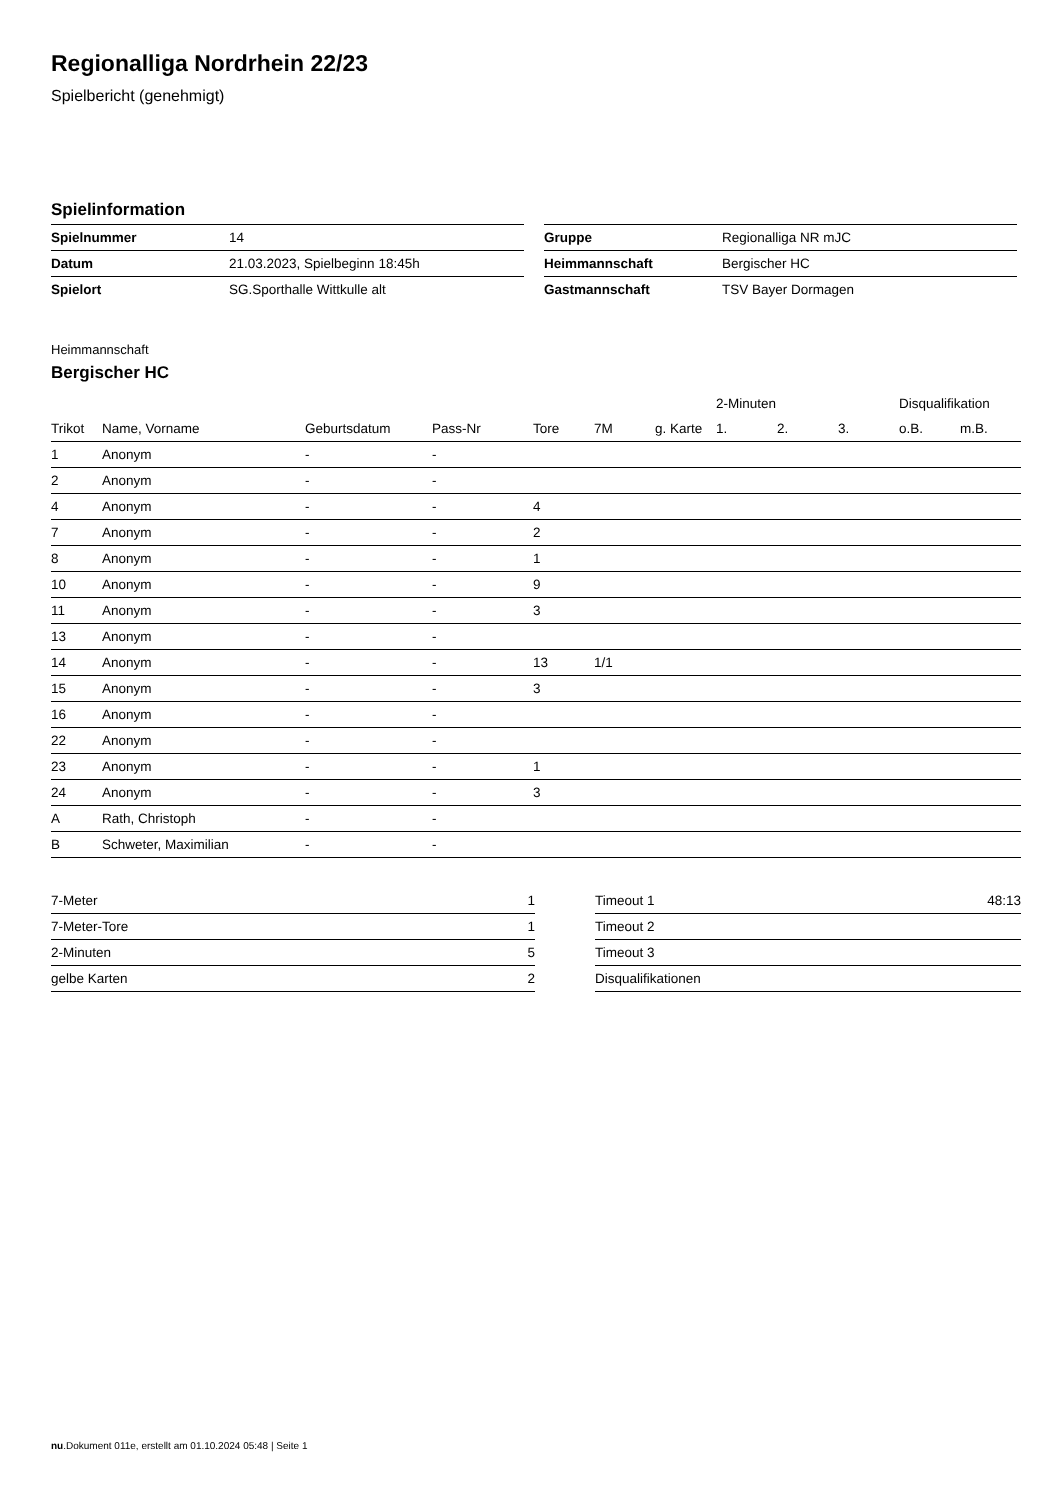Regionalliga Nordrhein 22/23
Spielbericht (genehmigt)
Spielinformation
| Spielnummer | 14 |
| Datum | 21.03.2023, Spielbeginn 18:45h |
| Spielort | SG.Sporthalle Wittkulle alt |
| Gruppe | Regionalliga NR mJC |
| Heimmannschaft | Bergischer HC |
| Gastmannschaft | TSV Bayer Dormagen |
Heimmannschaft
Bergischer HC
| | | | | | | | 2-Minuten | | | Disqualifikation | |
| --- | --- | --- | --- | --- | --- | --- | --- | --- | --- | --- | --- |
| Trikot | Name, Vorname | Geburtsdatum | Pass-Nr | Tore | 7M | g. Karte | 1. | 2. | 3. | o.B. | m.B. |
| 1 | Anonym | - | - | | | | | | | | |
| 2 | Anonym | - | - | | | | | | | | |
| 4 | Anonym | - | - | 4 | | | | | | | |
| 7 | Anonym | - | - | 2 | | | | | | | |
| 8 | Anonym | - | - | 1 | | | | | | | |
| 10 | Anonym | - | - | 9 | | | | | | | |
| 11 | Anonym | - | - | 3 | | | | | | | |
| 13 | Anonym | - | - | | | | | | | | |
| 14 | Anonym | - | - | 13 | 1/1 | | | | | | |
| 15 | Anonym | - | - | 3 | | | | | | | |
| 16 | Anonym | - | - | | | | | | | | |
| 22 | Anonym | - | - | | | | | | | | |
| 23 | Anonym | - | - | 1 | | | | | | | |
| 24 | Anonym | - | - | 3 | | | | | | | |
| A | Rath, Christoph | - | - | | | | | | | | |
| B | Schweter, Maximilian | - | - | | | | | | | | |
| 7-Meter | 1 |
| 7-Meter-Tore | 1 |
| 2-Minuten | 5 |
| gelbe Karten | 2 |
| Timeout 1 | 48:13 |
| Timeout 2 | |
| Timeout 3 | |
| Disqualifikationen | |
nu.Dokument 011e, erstellt am 01.10.2024 05:48 | Seite 1